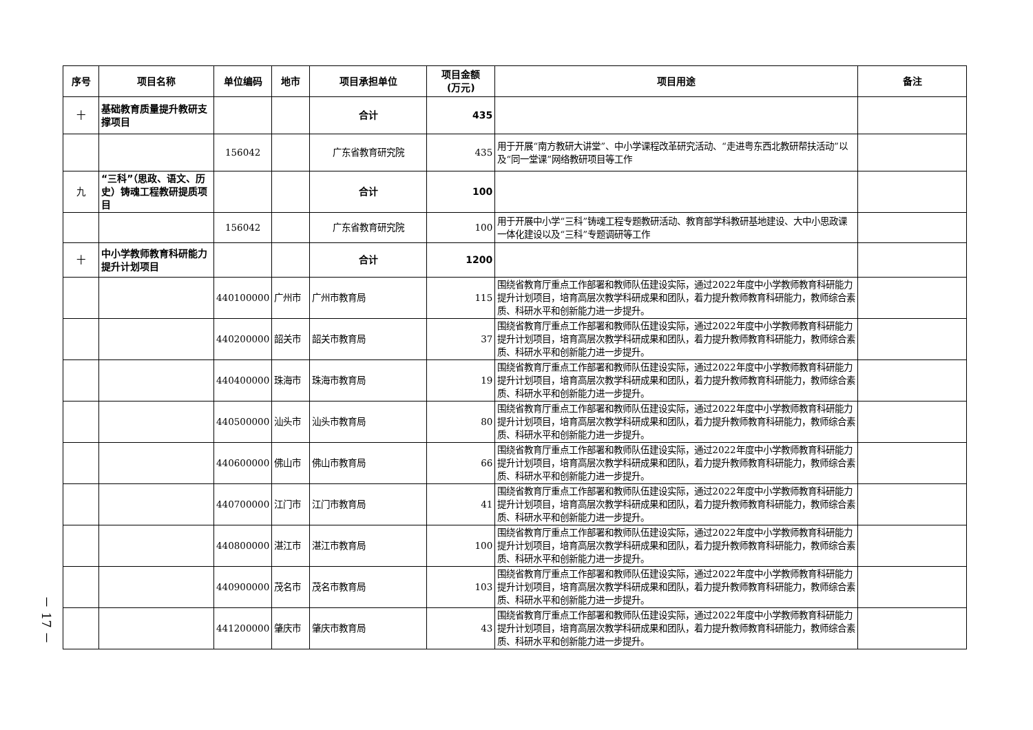－ 17 －
| 序号 | 项目名称 | 单位编码 | 地市 | 项目承担单位 | 项目金额 (万元) | 项目用途 | 备注 |
| --- | --- | --- | --- | --- | --- | --- | --- |
| 十 | 基础教育质量提升教研支撑项目 | | | 合计 | 435 | | |
| | | 156042 | | 广东省教育研究院 | 435 | 用于开展“南方教研大讲堂”、中小学课程改革研究活动、“走进粤东西北教研帮扶活动”以及“同一堂课”网络教研项目等工作 | |
| 九 | “三科”（思政、语文、历史）铸魂工程教研提质项目 | | | 合计 | 100 | | |
| | | 156042 | | 广东省教育研究院 | 100 | 用于开展中小学“三科”铸魂工程专题教研活动、教育部学科教研基地建设、大中小思政课一体化建设以及“三科”专题调研等工作 | |
| 十 | 中小学教师教育科研能力提升计划项目 | | | 合计 | 1200 | | |
| | | 440100000 | 广州市 | 广州市教育局 | 115 | 围绕省教育厅重点工作部署和教师队伍建设实际，通过2022年度中小学教师教育科研能力提升计划项目，培育高层次教学科研成果和团队，着力提升教师教育科研能力，教师综合素质、科研水平和创新能力进一步提升。 | |
| | | 440200000 | 韶关市 | 韶关市教育局 | 37 | 围绕省教育厅重点工作部署和教师队伍建设实际，通过2022年度中小学教师教育科研能力提升计划项目，培育高层次教学科研成果和团队，着力提升教师教育科研能力，教师综合素质、科研水平和创新能力进一步提升。 | |
| | | 440400000 | 珠海市 | 珠海市教育局 | 19 | 围绕省教育厅重点工作部署和教师队伍建设实际，通过2022年度中小学教师教育科研能力提升计划项目，培育高层次教学科研成果和团队，着力提升教师教育科研能力，教师综合素质、科研水平和创新能力进一步提升。 | |
| | | 440500000 | 汕头市 | 汕头市教育局 | 80 | 围绕省教育厅重点工作部署和教师队伍建设实际，通过2022年度中小学教师教育科研能力提升计划项目，培育高层次教学科研成果和团队，着力提升教师教育科研能力，教师综合素质、科研水平和创新能力进一步提升。 | |
| | | 440600000 | 佛山市 | 佛山市教育局 | 66 | 围绕省教育厅重点工作部署和教师队伍建设实际，通过2022年度中小学教师教育科研能力提升计划项目，培育高层次教学科研成果和团队，着力提升教师教育科研能力，教师综合素质、科研水平和创新能力进一步提升。 | |
| | | 440700000 | 江门市 | 江门市教育局 | 41 | 围绕省教育厅重点工作部署和教师队伍建设实际，通过2022年度中小学教师教育科研能力提升计划项目，培育高层次教学科研成果和团队，着力提升教师教育科研能力，教师综合素质、科研水平和创新能力进一步提升。 | |
| | | 440800000 | 湛江市 | 湛江市教育局 | 100 | 围绕省教育厅重点工作部署和教师队伍建设实际，通过2022年度中小学教师教育科研能力提升计划项目，培育高层次教学科研成果和团队，着力提升教师教育科研能力，教师综合素质、科研水平和创新能力进一步提升。 | |
| | | 440900000 | 茂名市 | 茂名市教育局 | 103 | 围绕省教育厅重点工作部署和教师队伍建设实际，通过2022年度中小学教师教育科研能力提升计划项目，培育高层次教学科研成果和团队，着力提升教师教育科研能力，教师综合素质、科研水平和创新能力进一步提升。 | |
| | | 441200000 | 肇庆市 | 肇庆市教育局 | 43 | 围绕省教育厅重点工作部署和教师队伍建设实际，通过2022年度中小学教师教育科研能力提升计划项目，培育高层次教学科研成果和团队，着力提升教师教育科研能力，教师综合素质、科研水平和创新能力进一步提升。 | |